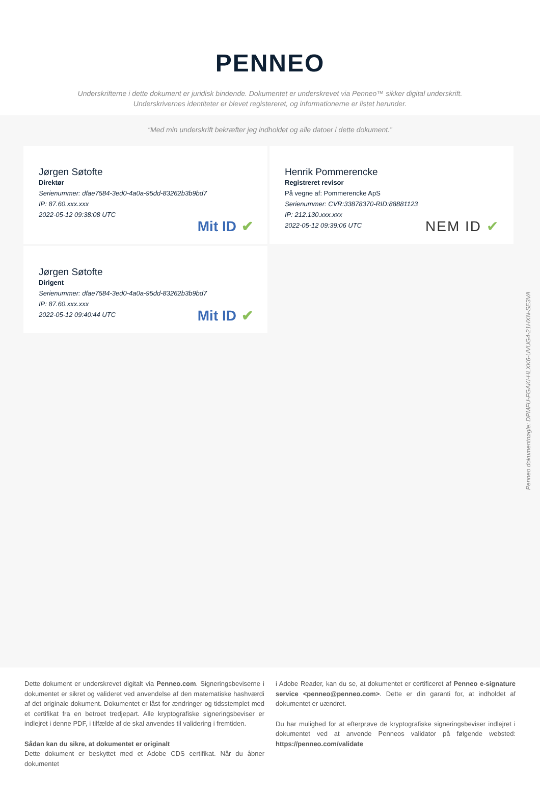PENNEO
Underskrifterne i dette dokument er juridisk bindende. Dokumentet er underskrevet via Penneo™ sikker digital underskrift.
Underskrivernes identiteter er blevet registereret, og informationerne er listet herunder.
“Med min underskrift bekræfter jeg indholdet og alle datoer i dette dokument.”
Jørgen Søtofte
Direktør
Serienummer: dfae7584-3ed0-4a0a-95dd-83262b3b9bd7
IP: 87.60.xxx.xxx
2022-05-12 09:38:08 UTC
Mit ID ✔
Henrik Pommerencke
Registreret revisor
På vegne af: Pommerencke ApS
Serienummer: CVR:33878370-RID:88881123
IP: 212.130.xxx.xxx
2022-05-12 09:39:06 UTC
NEM ID ✔
Jørgen Søtofte
Dirigent
Serienummer: dfae7584-3ed0-4a0a-95dd-83262b3b9bd7
IP: 87.60.xxx.xxx
2022-05-12 09:40:44 UTC
Mit ID ✔
Penneo dokumentnøgle: DPMFU-FGAKI-HLXK6-UVUG4-21HXN-SE3VA
Dette dokument er underskrevet digitalt via Penneo.com. Signeringsbeviserne i dokumentet er sikret og valideret ved anvendelse af den matematiske hashværdi af det originale dokument. Dokumentet er låst for ændringer og tidsstemplet med et certifikat fra en betroet tredjepart. Alle kryptografiske signeringsbeviser er indlejret i denne PDF, i tilfælde af de skal anvendes til validering i fremtiden.
Sådan kan du sikre, at dokumentet er originalt
Dette dokument er beskyttet med et Adobe CDS certifikat. Når du åbner dokumentet
i Adobe Reader, kan du se, at dokumentet er certificeret af Penneo e-signature service <penneo@penneo.com>. Dette er din garanti for, at indholdet af dokumentet er uændret.
Du har mulighed for at efterprøve de kryptografiske signeringsbeviser indlejret i dokumentet ved at anvende Penneos validator på følgende websted: https://penneo.com/validate